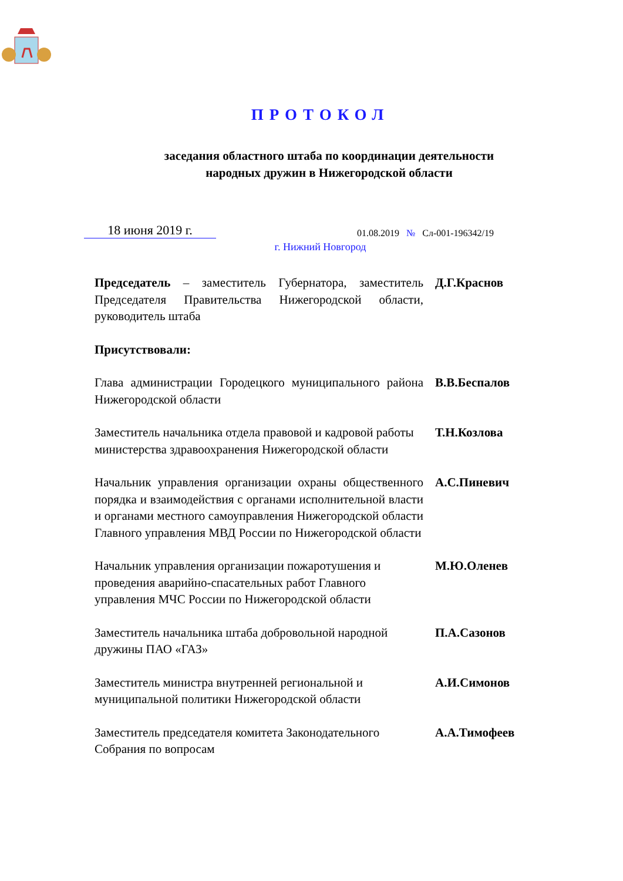ПРОТОКОЛ
заседания областного штаба по координации деятельности
народных дружин в Нижегородской области
18 июня 2019 г.
01.08.2019 № Сл-001-196342/19
г. Нижний Новгород
Председатель – заместитель Губернатора, заместитель Председателя Правительства Нижегородской области, руководитель штаба
Д.Г.Краснов
Присутствовали:
Глава администрации Городецкого муниципального района Нижегородской области
В.В.Беспалов
Заместитель начальника отдела правовой и кадровой работы министерства здравоохранения Нижегородской области
Т.Н.Козлова
Начальник управления организации охраны общественного порядка и взаимодействия с органами исполнительной власти и органами местного самоуправления Нижегородской области Главного управления МВД России по Нижегородской области
А.С.Пиневич
Начальник управления организации пожаротушения и проведения аварийно-спасательных работ Главного управления МЧС России по Нижегородской области
М.Ю.Оленев
Заместитель начальника штаба добровольной народной дружины ПАО «ГАЗ»
П.А.Сазонов
Заместитель министра внутренней региональной и муниципальной политики Нижегородской области
А.И.Симонов
Заместитель председателя комитета Законодательного Собрания по вопросам
А.А.Тимофеев